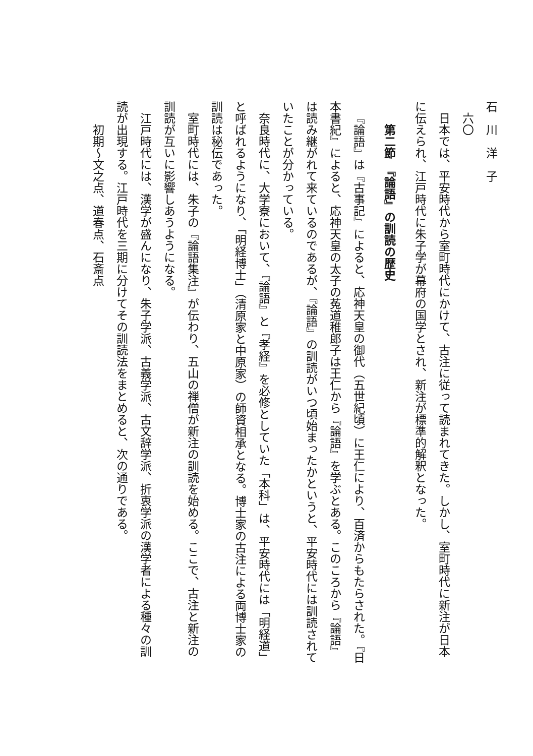石　川　洋　子
六〇
日本では、平安時代から室町時代にかけて、古注に従って読まれてきた。しかし、室町時代に新注が日本に伝えられ、江戸時代に朱子学が幕府の国学とされ、新注が標準的解釈となった。
第二節　『論語』の訓読の歴史
『論語』は『古事記』によると、応神天皇の御代（五世紀頃）に王仁により、百済からもたらされた。『日本書紀』によると、応神天皇の太子の菟道稚郎子は王仁から『論語』を学ぶとある。このころから『論語』は読み継がれて来ているのであるが、『論語』の訓読がいつ頃始まったかというと、平安時代には訓読されていたことが分かっている。
奈良時代に、大学寮において、『論語』と『孝経』を必修としていた「本科」は、平安時代には「明経道」と呼ばれるようになり、「明経博士」（清原家と中原家）の師資相承となる。博士家の古注による両博士家の訓読は秘伝であった。
室町時代には、朱子の『論語集注』が伝わり、五山の禅僧が新注の訓読を始める。ここで、古注と新注の訓読が互いに影響しあうようになる。
江戸時代には、漢学が盛んになり、朱子学派、古義学派、古文辞学派、折衷学派の漢学者による種々の訓読が出現する。江戸時代を三期に分けてその訓読法をまとめると、次の通りである。
初期〜文之点、道春点、石斎点